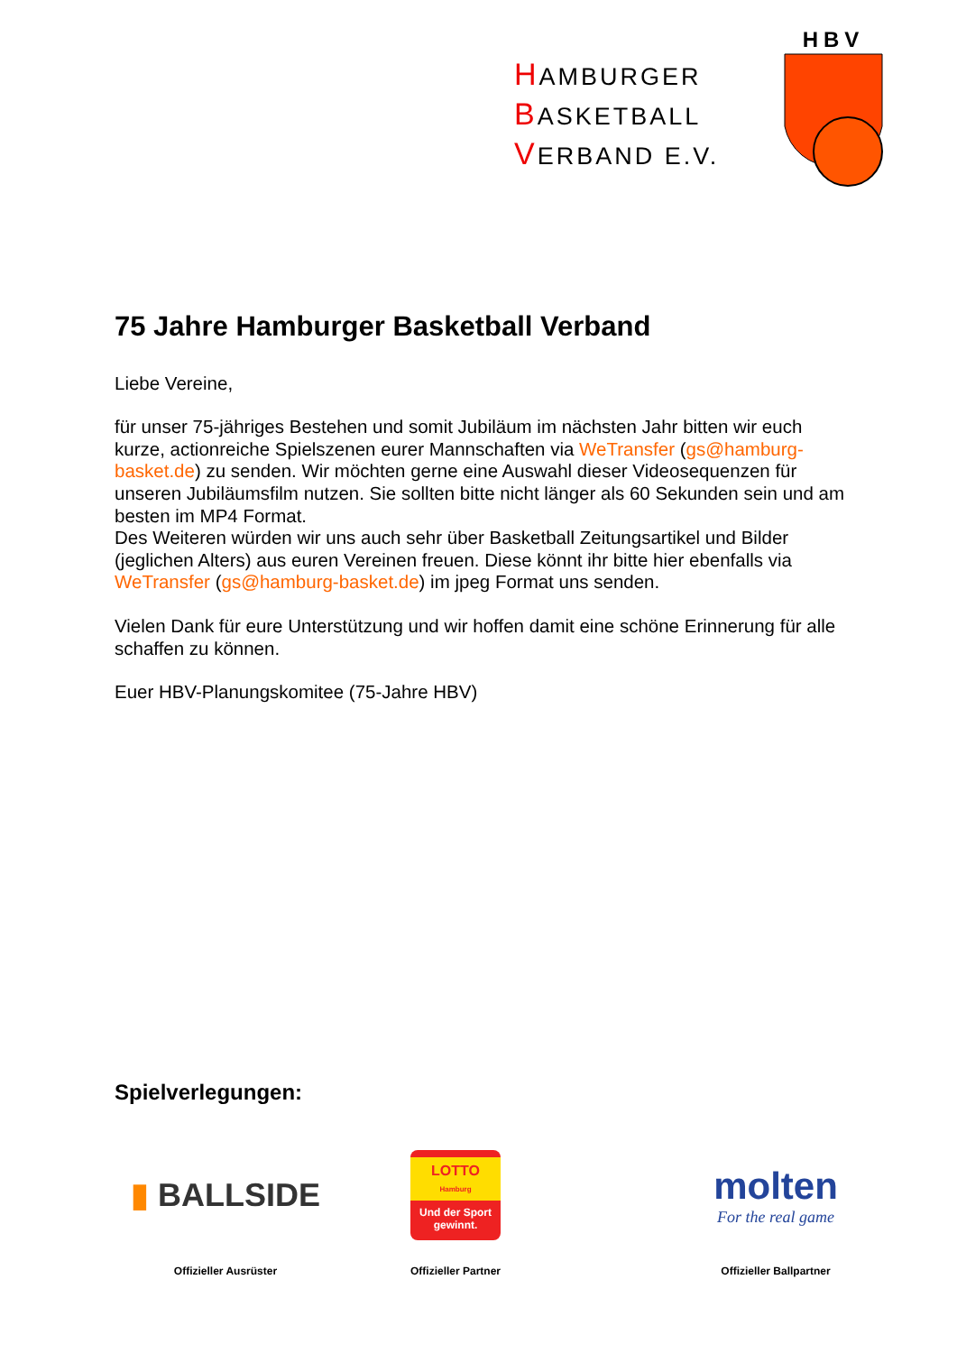HAMBURGER
BASKETBALL
VERBAND E.V.
HBV
75 Jahre Hamburger Basketball Verband
Liebe Vereine,
für unser 75-jähriges Bestehen und somit Jubiläum im nächsten Jahr bitten wir euch kurze, actionreiche Spielszenen eurer Mannschaften via WeTransfer (gs@hamburg-basket.de) zu senden. Wir möchten gerne eine Auswahl dieser Videosequenzen für unseren Jubiläumsfilm nutzen. Sie sollten bitte nicht länger als 60 Sekunden sein und am besten im MP4 Format.
Des Weiteren würden wir uns auch sehr über Basketball Zeitungsartikel und Bilder (jeglichen Alters) aus euren Vereinen freuen. Diese könnt ihr bitte hier ebenfalls via WeTransfer (gs@hamburg-basket.de) im jpeg Format uns senden.
Vielen Dank für eure Unterstützung und wir hoffen damit eine schöne Erinnerung für alle schaffen zu können.
Euer HBV-Planungskomitee (75-Jahre HBV)
Spielverlegungen:
▮ BALLSIDE
Offizieller Ausrüster
LOTTO
Hamburg
Und der Sport gewinnt.
Offizieller Partner
molten
For the real game
Offizieller Ballpartner